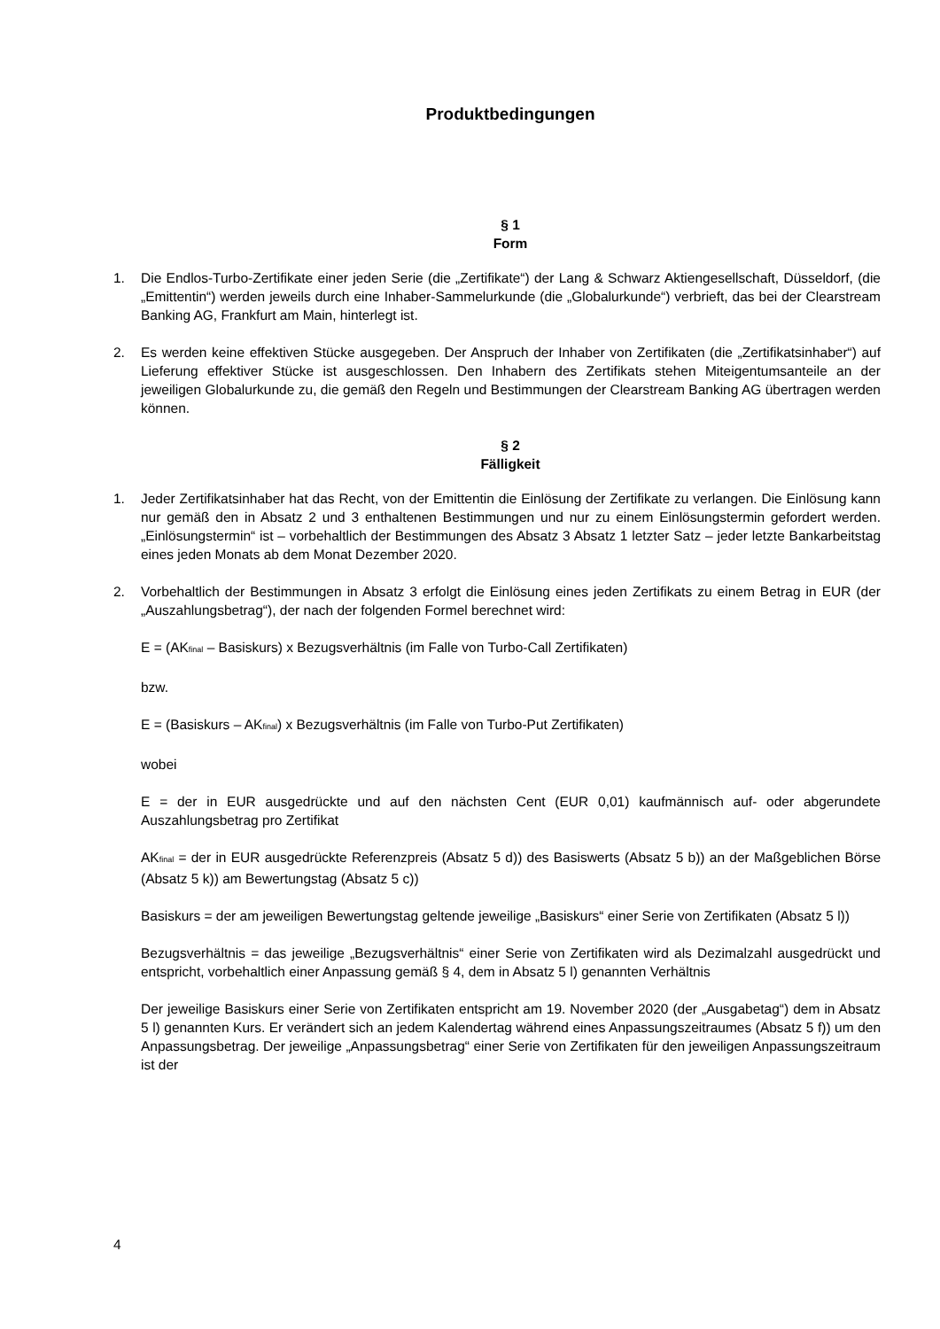Produktbedingungen
§ 1
Form
1. Die Endlos-Turbo-Zertifikate einer jeden Serie (die „Zertifikate“) der Lang & Schwarz Aktiengesellschaft, Düsseldorf, (die „Emittentin“) werden jeweils durch eine Inhaber-Sammelurkunde (die „Globalurkunde“) verbrieft, das bei der Clearstream Banking AG, Frankfurt am Main, hinterlegt ist.
2. Es werden keine effektiven Stücke ausgegeben. Der Anspruch der Inhaber von Zertifikaten (die „Zertifikatsinhaber“) auf Lieferung effektiver Stücke ist ausgeschlossen. Den Inhabern des Zertifikats stehen Miteigentumsanteile an der jeweiligen Globalurkunde zu, die gemäß den Regeln und Bestimmungen der Clearstream Banking AG übertragen werden können.
§ 2
Fälligkeit
1. Jeder Zertifikatsinhaber hat das Recht, von der Emittentin die Einlösung der Zertifikate zu verlangen. Die Einlösung kann nur gemäß den in Absatz 2 und 3 enthaltenen Bestimmungen und nur zu einem Einlösungstermin gefordert werden. „Einlösungstermin“ ist – vorbehaltlich der Bestimmungen des Absatz 3 Absatz 1 letzter Satz – jeder letzte Bankarbeitstag eines jeden Monats ab dem Monat Dezember 2020.
2. Vorbehaltlich der Bestimmungen in Absatz 3 erfolgt die Einlösung eines jeden Zertifikats zu einem Betrag in EUR (der „Auszahlungsbetrag“), der nach der folgenden Formel berechnet wird:
E = (AK<sub>final</sub> – Basiskurs) x Bezugsverhältnis (im Falle von Turbo-Call Zertifikaten)
bzw.
E = (Basiskurs – AK<sub>final</sub>) x Bezugsverhältnis (im Falle von Turbo-Put Zertifikaten)
wobei
E = der in EUR ausgedrückte und auf den nächsten Cent (EUR 0,01) kaufmännisch auf- oder abgerundete Auszahlungsbetrag pro Zertifikat
AK<sub>final</sub> = der in EUR ausgedrückte Referenzpreis (Absatz 5 d)) des Basiswerts (Absatz 5 b)) an der Maßgeblichen Börse (Absatz 5 k)) am Bewertungstag (Absatz 5 c))
Basiskurs = der am jeweiligen Bewertungstag geltende jeweilige „Basiskurs“ einer Serie von Zertifikaten (Absatz 5 l))
Bezugsverhältnis = das jeweilige „Bezugsverhältnis“ einer Serie von Zertifikaten wird als Dezimalzahl ausgedrückt und entspricht, vorbehaltlich einer Anpassung gemäß § 4, dem in Absatz 5 l) genannten Verhältnis
Der jeweilige Basiskurs einer Serie von Zertifikaten entspricht am 19. November 2020 (der „Ausgabetag“) dem in Absatz 5 l) genannten Kurs. Er verändert sich an jedem Kalendertag während eines Anpassungszeitraumes (Absatz 5 f)) um den Anpassungsbetrag. Der jeweilige „Anpassungsbetrag“ einer Serie von Zertifikaten für den jeweiligen Anpassungszeitraum ist der
4